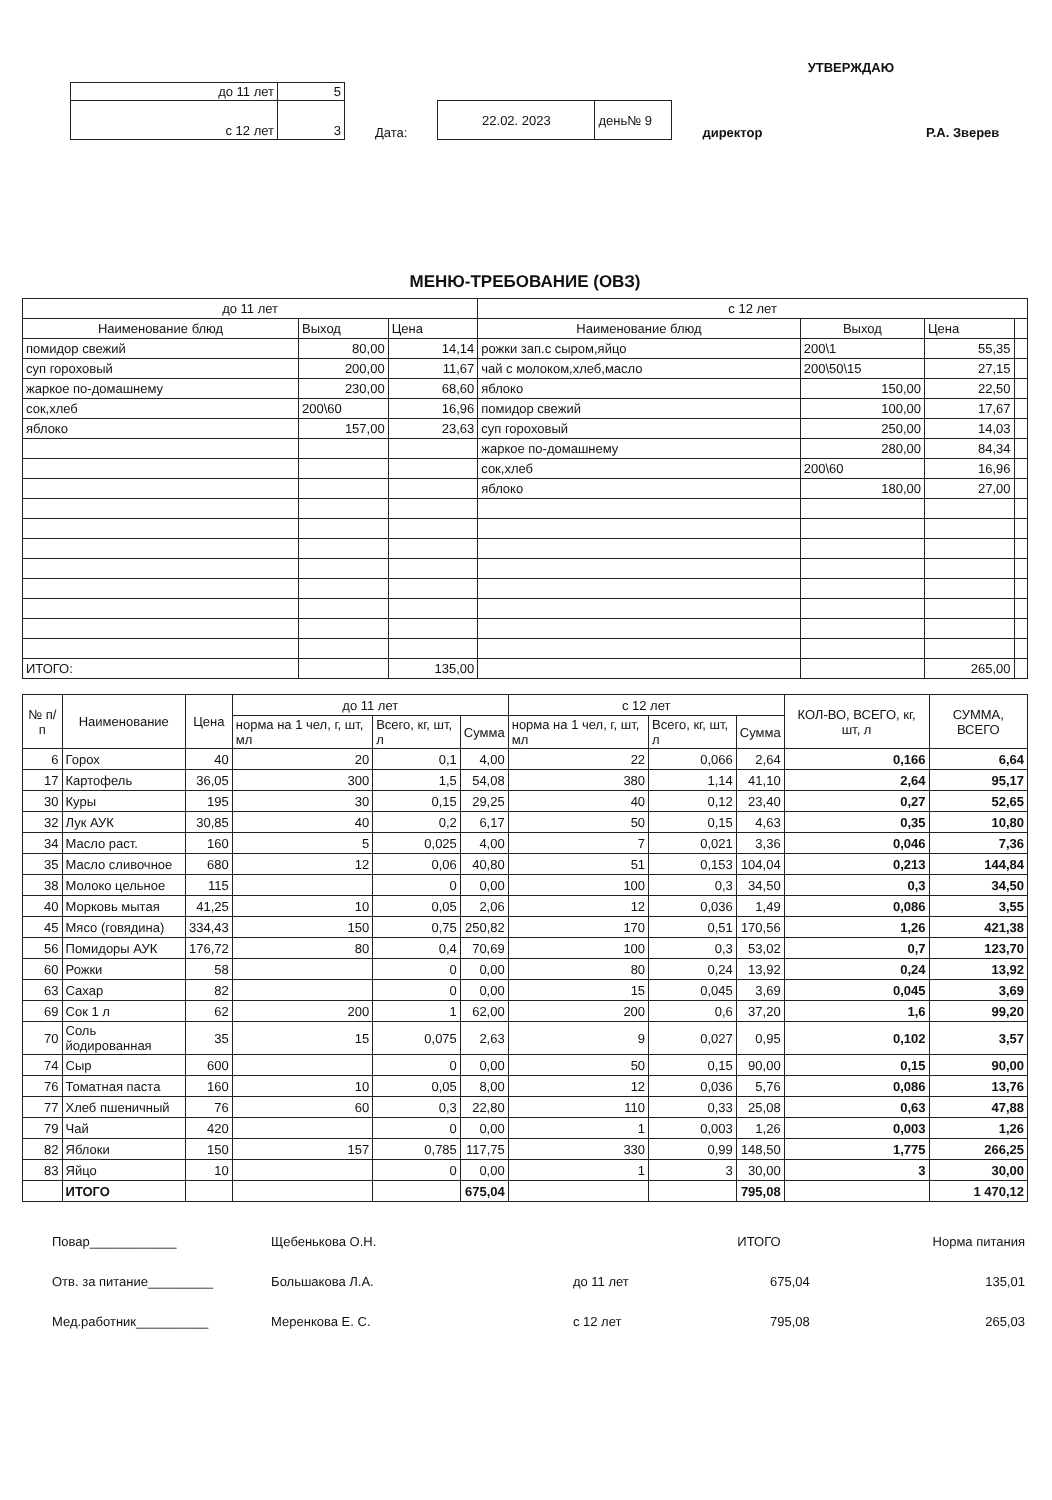| до 11 лет | 5 |
| с 12 лет | 3 |
Дата:
| 22.02. 2023 | день№ 9 |
УТВЕРЖДАЮ
директор Р.А. Зверев
МЕНЮ-ТРЕБОВАНИЕ (ОВЗ)
| до 11 лет | | | с 12 лет | | | |
| Наименование блюд | Выход | Цена | Наименование блюд | Выход | Цена | |
| помидор свежий | 80,00 | 14,14 | рожки зап.с сыром,яйцо | 200\1 | 55,35 | |
| суп гороховый | 200,00 | 11,67 | чай с молоком,хлеб,масло | 200\50\15 | 27,15 | |
| жаркое по-домашнему | 230,00 | 68,60 | яблоко | 150,00 | 22,50 | |
| сок,хлеб | 200\60 | 16,96 | помидор свежий | 100,00 | 17,67 | |
| яблоко | 157,00 | 23,63 | суп гороховый | 250,00 | 14,03 | |
| | | | жаркое по-домашнему | 280,00 | 84,34 | |
| | | | сок,хлеб | 200\60 | 16,96 | |
| | | | яблоко | 180,00 | 27,00 | |
| ИТОГО: | | 135,00 | | | 265,00 | |
| № п/п | Наименование | Цена | до 11 лет | | | с 12 лет | | | КОЛ-ВО, ВСЕГО, кг, шт, л | СУММА, ВСЕГО |
| | | | норма на 1 чел, г, шт, мл | Всего, кг, шт, л | Сумма | норма на 1 чел, г, шт, мл | Всего, кг, шт, л | Сумма | | |
| 6 | Горох | 40 | 20 | 0,1 | 4,00 | 22 | 0,066 | 2,64 | 0,166 | 6,64 |
| 17 | Картофель | 36,05 | 300 | 1,5 | 54,08 | 380 | 1,14 | 41,10 | 2,64 | 95,17 |
| 30 | Куры | 195 | 30 | 0,15 | 29,25 | 40 | 0,12 | 23,40 | 0,27 | 52,65 |
| 32 | Лук АУК | 30,85 | 40 | 0,2 | 6,17 | 50 | 0,15 | 4,63 | 0,35 | 10,80 |
| 34 | Масло раст. | 160 | 5 | 0,025 | 4,00 | 7 | 0,021 | 3,36 | 0,046 | 7,36 |
| 35 | Масло сливочное | 680 | 12 | 0,06 | 40,80 | 51 | 0,153 | 104,04 | 0,213 | 144,84 |
| 38 | Молоко цельное | 115 | | 0 | 0,00 | 100 | 0,3 | 34,50 | 0,3 | 34,50 |
| 40 | Морковь мытая | 41,25 | 10 | 0,05 | 2,06 | 12 | 0,036 | 1,49 | 0,086 | 3,55 |
| 45 | Мясо (говядина) | 334,43 | 150 | 0,75 | 250,82 | 170 | 0,51 | 170,56 | 1,26 | 421,38 |
| 56 | Помидоры АУК | 176,72 | 80 | 0,4 | 70,69 | 100 | 0,3 | 53,02 | 0,7 | 123,70 |
| 60 | Рожки | 58 | | 0 | 0,00 | 80 | 0,24 | 13,92 | 0,24 | 13,92 |
| 63 | Сахар | 82 | | 0 | 0,00 | 15 | 0,045 | 3,69 | 0,045 | 3,69 |
| 69 | Сок 1 л | 62 | 200 | 1 | 62,00 | 200 | 0,6 | 37,20 | 1,6 | 99,20 |
| 70 | Соль йодированная | 35 | 15 | 0,075 | 2,63 | 9 | 0,027 | 0,95 | 0,102 | 3,57 |
| 74 | Сыр | 600 | | 0 | 0,00 | 50 | 0,15 | 90,00 | 0,15 | 90,00 |
| 76 | Томатная паста | 160 | 10 | 0,05 | 8,00 | 12 | 0,036 | 5,76 | 0,086 | 13,76 |
| 77 | Хлеб пшеничный | 76 | 60 | 0,3 | 22,80 | 110 | 0,33 | 25,08 | 0,63 | 47,88 |
| 79 | Чай | 420 | | 0 | 0,00 | 1 | 0,003 | 1,26 | 0,003 | 1,26 |
| 82 | Яблоки | 150 | 157 | 0,785 | 117,75 | 330 | 0,99 | 148,50 | 1,775 | 266,25 |
| 83 | Яйцо | 10 | | 0 | 0,00 | 1 | 3 | 30,00 | 3 | 30,00 |
| | ИТОГО | | | | 675,04 | | | 795,08 | | 1 470,12 |
Повар____________
Отв. за питание_________
Мед.работник__________
Щебенькова О.Н.
Большакова Л.А.
Меренкова Е. С.
| | ИТОГО | Норма питания |
| до 11 лет | 675,04 | 135,01 |
| с 12 лет | 795,08 | 265,03 |